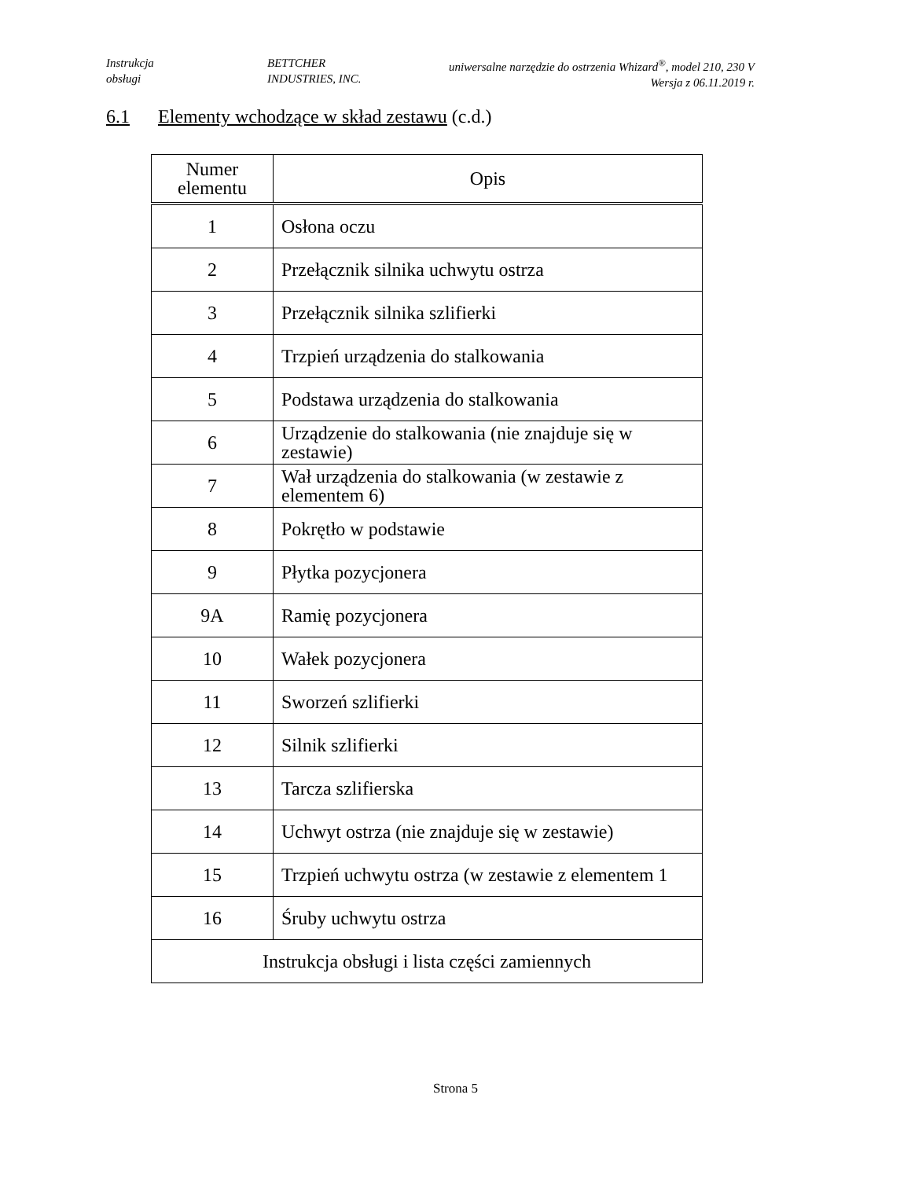Instrukcja
obsługi
BETTCHER
INDUSTRIES, INC.
uniwersalne narzędzie do ostrzenia Whizard<sup>®</sup>, model 210, 230 V
Wersja z 06.11.2019 r.
6.1 Elementy wchodzące w skład zestawu (c.d.)
| Numer elementu | Opis |
| --- | --- |
| 1 | Osłona oczu |
| 2 | Przełącznik silnika uchwytu ostrza |
| 3 | Przełącznik silnika szlifierki |
| 4 | Trzpień urządzenia do stalkowania |
| 5 | Podstawa urządzenia do stalkowania |
| 6 | Urządzenie do stalkowania (nie znajduje się w zestawie) |
| 7 | Wał urządzenia do stalkowania (w zestawie z elementem 6) |
| 8 | Pokrętło w podstawie |
| 9 | Płytka pozycjonera |
| 9A | Ramię pozycjonera |
| 10 | Wałek pozycjonera |
| 11 | Sworzeń szlifierki |
| 12 | Silnik szlifierki |
| 13 | Tarcza szlifierska |
| 14 | Uchwyt ostrza (nie znajduje się w zestawie) |
| 15 | Trzpień uchwytu ostrza (w zestawie z elementem 1 |
| 16 | Śruby uchwytu ostrza |
| Instrukcja obsługi i lista części zamiennych | |
Strona 5